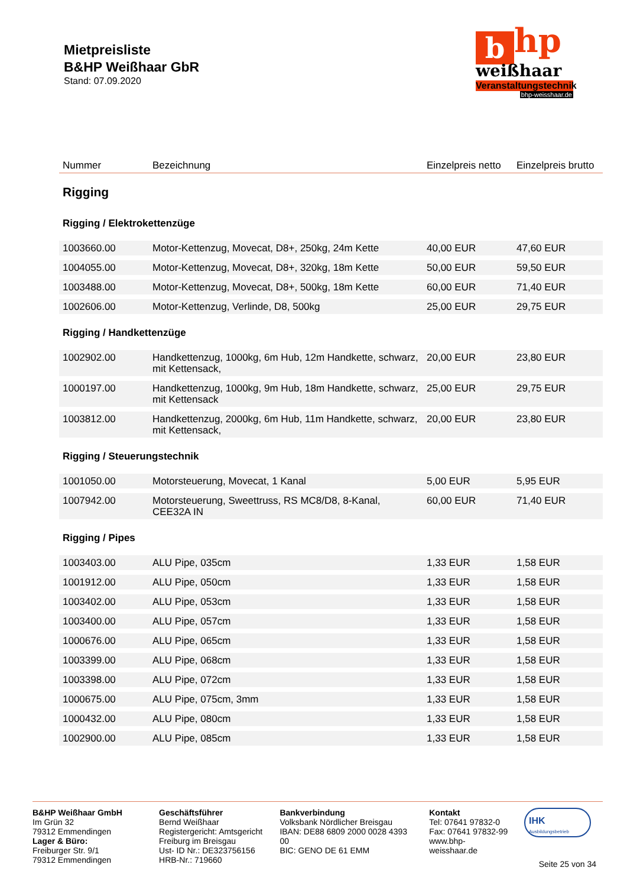Mietpreisliste
B&HP Weißhaar GbR
Stand: 07.09.2020
b hp
weißhaar
Veranstaltungstechnik
bhp-weisshaar.de
| Nummer | Bezeichnung | Einzelpreis netto | Einzelpreis brutto |
| --- | --- | --- | --- |
| Rigging | | | |
| Rigging / Elektrokettenzüge | | | |
| 1003660.00 | Motor-Kettenzug, Movecat, D8+, 250kg, 24m Kette | 40,00 EUR | 47,60 EUR |
| 1004055.00 | Motor-Kettenzug, Movecat, D8+, 320kg, 18m Kette | 50,00 EUR | 59,50 EUR |
| 1003488.00 | Motor-Kettenzug, Movecat, D8+, 500kg, 18m Kette | 60,00 EUR | 71,40 EUR |
| 1002606.00 | Motor-Kettenzug, Verlinde, D8, 500kg | 25,00 EUR | 29,75 EUR |
| Rigging / Handkettenzüge | | | |
| 1002902.00 | Handkettenzug, 1000kg, 6m Hub, 12m Handkette, schwarz, mit Kettensack, | 20,00 EUR | 23,80 EUR |
| 1000197.00 | Handkettenzug, 1000kg, 9m Hub, 18m Handkette, schwarz, mit Kettensack | 25,00 EUR | 29,75 EUR |
| 1003812.00 | Handkettenzug, 2000kg, 6m Hub, 11m Handkette, schwarz, mit Kettensack, | 20,00 EUR | 23,80 EUR |
| Rigging / Steuerungstechnik | | | |
| 1001050.00 | Motorsteuerung, Movecat, 1 Kanal | 5,00 EUR | 5,95 EUR |
| 1007942.00 | Motorsteuerung, Sweettruss, RS MC8/D8, 8-Kanal, CEE32A IN | 60,00 EUR | 71,40 EUR |
| Rigging / Pipes | | | |
| 1003403.00 | ALU Pipe, 035cm | 1,33 EUR | 1,58 EUR |
| 1001912.00 | ALU Pipe, 050cm | 1,33 EUR | 1,58 EUR |
| 1003402.00 | ALU Pipe, 053cm | 1,33 EUR | 1,58 EUR |
| 1003400.00 | ALU Pipe, 057cm | 1,33 EUR | 1,58 EUR |
| 1000676.00 | ALU Pipe, 065cm | 1,33 EUR | 1,58 EUR |
| 1003399.00 | ALU Pipe, 068cm | 1,33 EUR | 1,58 EUR |
| 1003398.00 | ALU Pipe, 072cm | 1,33 EUR | 1,58 EUR |
| 1000675.00 | ALU Pipe, 075cm, 3mm | 1,33 EUR | 1,58 EUR |
| 1000432.00 | ALU Pipe, 080cm | 1,33 EUR | 1,58 EUR |
| 1002900.00 | ALU Pipe, 085cm | 1,33 EUR | 1,58 EUR |
B&HP Weißhaar GmbH
Im Grün 32
79312 Emmendingen
Lager & Büro:
Freiburger Str. 9/1
79312 Emmendingen
Geschäftsführer
Bernd Weißhaar
Registergericht: Amtsgericht Freiburg im Breisgau
Ust- ID Nr.: DE323756156
HRB-Nr.: 719660
Bankverbindung
Volksbank Nördlicher Breisgau
IBAN: DE88 6809 2000 0028 4393 00
BIC: GENO DE 61 EMM
Kontakt
Tel: 07641 97832-0
Fax: 07641 97832-99
www.bhp-weisshaar.de
IHK Ausbildungsbetrieb
Seite 25 von 34